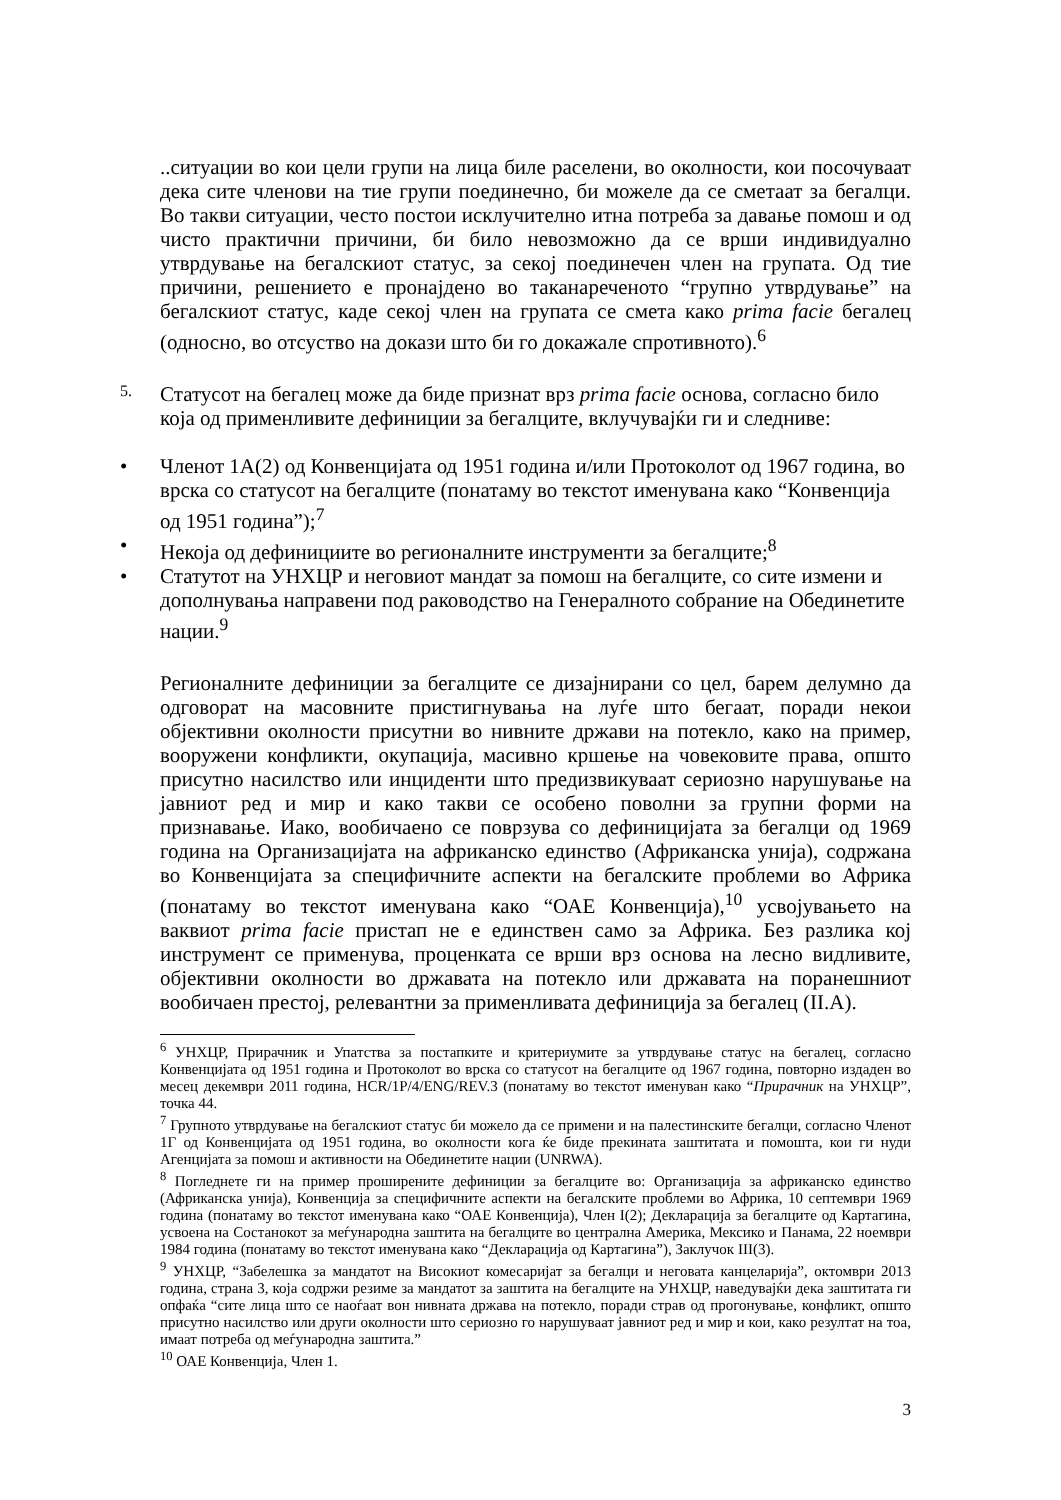..ситуации во кои цели групи на лица биле раселени, во околности, кои посочуваат дека сите членови на тие групи поединечно, би можеле да се сметаат за бегалци. Во такви ситуации, често постои исклучително итна потреба за давање помош и од чисто практични причини, би било невозможно да се врши индивидуално утврдување на бегалскиот статус, за секој поединечен член на групата. Од тие причини, решението е пронајдено во таканареченото “групно утврдување” на бегалскиот статус, каде секој член на групата се смета како prima facie бегалец (односно, во отсуство на докази што би го докажале спротивното).<sup>6</sup>
5.
Статусот на бегалец може да биде признат врз prima facie основа, согласно било која од применливите дефиниции за бегалците, вклучувајќи ги и следниве:
• Членот 1А(2) од Конвенцијата од 1951 година и/или Протоколот од 1967 година, во врска со статусот на бегалците (понатаму во текстот именувана како “Конвенција од 1951 година”);<sup>7</sup>
• Некоја од дефинициите во регионалните инструменти за бегалците;<sup>8</sup>
• Статутот на УНХЦР и неговиот мандат за помош на бегалците, со сите измени и дополнувања направени под раководство на Генералното собрание на Обединетите нации.<sup>9</sup>
Регионалните дефиниции за бегалците се дизајнирани со цел, барем делумно да одговорат на масовните пристигнувања на луѓе што бегаат, поради некои објективни околности присутни во нивните држави на потекло, како на пример, вооружени конфликти, окупација, масивно кршење на човековите права, општо присутно насилство или инциденти што предизвикуваат сериозно нарушување на јавниот ред и мир и како такви се особено поволни за групни форми на признавање. Иако, вообичаено се поврзува со дефиницијата за бегалци од 1969 година на Организацијата на африканско единство (Африканска унија), содржана во Конвенцијата за специфичните аспекти на бегалските проблеми во Африка (понатаму во текстот именувана како “ОАЕ Конвенција),<sup>10</sup> усвојувањето на ваквиот prima facie пристап не е единствен само за Африка. Без разлика кој инструмент се применува, проценката се врши врз основа на лесно видливите, објективни околности во државата на потекло или државата на поранешниот вообичаен престој, релевантни за применливата дефиниција за бегалец (II.A).
<sup>6</sup> УНХЦР, Прирачник и Упатства за постапките и критериумите за утврдување статус на бегалец, согласно Конвенцијата од 1951 година и Протоколот во врска со статусот на бегалците од 1967 година, повторно издаден во месец декември 2011 година, HCR/1P/4/ENG/REV.3 (понатаму во текстот именуван како “Прирачник на УНХЦР”, точка 44.
<sup>7</sup> Групното утврдување на бегалскиот статус би можело да се примени и на палестинските бегалци, согласно Членот 1Г од Конвенцијата од 1951 година, во околности кога ќе биде прекината заштитата и помошта, кои ги нуди Агенцијата за помош и активности на Обединетите нации (UNRWA).
<sup>8</sup> Погледнете ги на пример проширените дефиниции за бегалците во: Организација за африканско единство (Африканска унија), Конвенција за специфичните аспекти на бегалските проблеми во Африка, 10 септември 1969 година (понатаму во текстот именувана како “ОАЕ Конвенција), Член I(2); Декларација за бегалците од Картагина, усвоена на Состанокот за меѓународна заштита на бегалците во централна Америка, Мексико и Панама, 22 ноември 1984 година (понатаму во текстот именувана како “Декларација од Картагина”), Заклучок III(3).
<sup>9</sup> УНХЦР, “Забелешка за мандатот на Високиот комесаријат за бегалци и неговата канцеларија”, октомври 2013 година, страна 3, која содржи резиме за мандатот за заштита на бегалците на УНХЦР, наведувајќи дека заштитата ги опфаќа “сите лица што се наоѓаат вон нивната држава на потекло, поради страв од прогонување, конфликт, општо присутно насилство или други околности што сериозно го нарушуваат јавниот ред и мир и кои, како резултат на тоа, имаат потреба од меѓународна заштита.”
<sup>10</sup> ОАЕ Конвенција, Член 1.
3